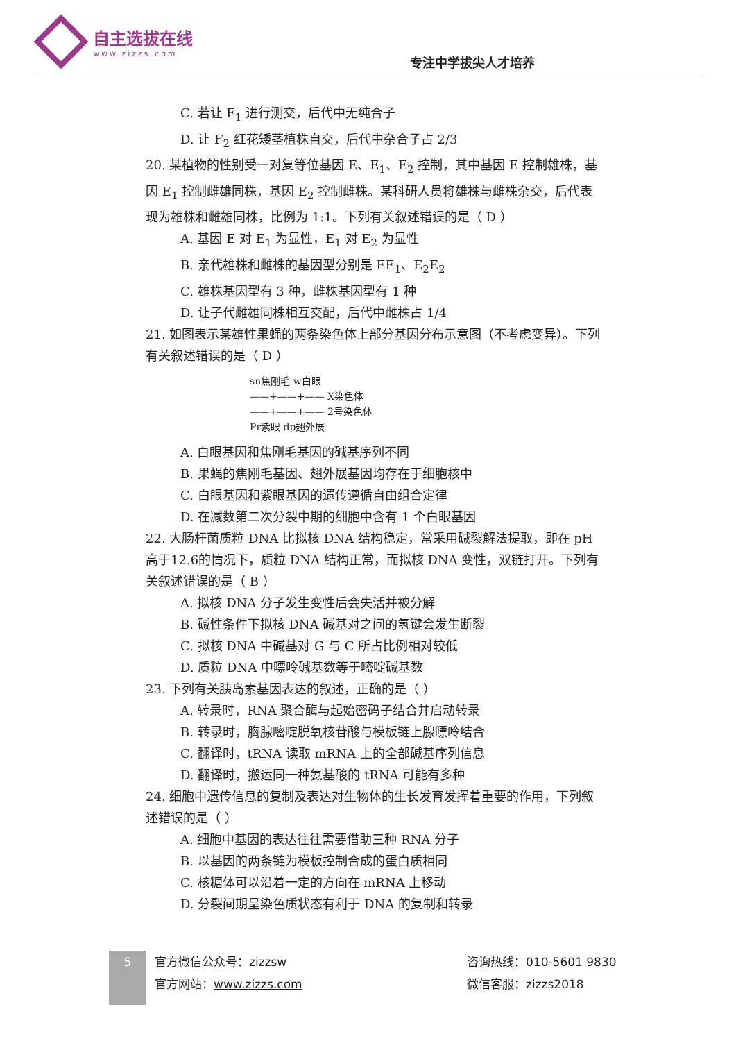自主选拔在线
www.zizzs.com
专注中学拔尖人才培养
C. 若让 F<sub>1</sub> 进行测交，后代中无纯合子
D. 让 F<sub>2</sub> 红花矮茎植株自交，后代中杂合子占 2/3
20. 某植物的性别受一对复等位基因 E、E<sub>1</sub>、E<sub>2</sub> 控制，其中基因 E 控制雄株，基因 E<sub>1</sub> 控制雌雄同株，基因 E<sub>2</sub> 控制雌株。某科研人员将雄株与雌株杂交，后代表现为雄株和雌雄同株，比例为 1:1。下列有关叙述错误的是（ D ）
A. 基因 E 对 E<sub>1</sub> 为显性，E<sub>1</sub> 对 E<sub>2</sub> 为显性
B. 亲代雄株和雌株的基因型分别是 EE<sub>1</sub>、E<sub>2</sub>E<sub>2</sub>
C. 雄株基因型有 3 种，雌株基因型有 1 种
D. 让子代雌雄同株相互交配，后代中雌株占 1/4
21. 如图表示某雄性果蝇的两条染色体上部分基因分布示意图（不考虑变异）。下列有关叙述错误的是（ D ）
sn焦刚毛 w白眼
——+——+—— X染色体
——+——+—— 2号染色体
Pr紫眼 dp翅外展
A. 白眼基因和焦刚毛基因的碱基序列不同
B. 果蝇的焦刚毛基因、翅外展基因均存在于细胞核中
C. 白眼基因和紫眼基因的遗传遵循自由组合定律
D. 在减数第二次分裂中期的细胞中含有 1 个白眼基因
22. 大肠杆菌质粒 DNA 比拟核 DNA 结构稳定，常采用碱裂解法提取，即在 pH 高于12.6的情况下，质粒 DNA 结构正常，而拟核 DNA 变性，双链打开。下列有关叙述错误的是（ B ）
A. 拟核 DNA 分子发生变性后会失活并被分解
B. 碱性条件下拟核 DNA 碱基对之间的氢键会发生断裂
C. 拟核 DNA 中碱基对 G 与 C 所占比例相对较低
D. 质粒 DNA 中嘌呤碱基数等于嘧啶碱基数
23. 下列有关胰岛素基因表达的叙述，正确的是（ ）
A. 转录时，RNA 聚合酶与起始密码子结合并启动转录
B. 转录时，胸腺嘧啶脱氧核苷酸与模板链上腺嘌呤结合
C. 翻译时，tRNA 读取 mRNA 上的全部碱基序列信息
D. 翻译时，搬运同一种氨基酸的 tRNA 可能有多种
24. 细胞中遗传信息的复制及表达对生物体的生长发育发挥着重要的作用，下列叙述错误的是（ ）
A. 细胞中基因的表达往往需要借助三种 RNA 分子
B. 以基因的两条链为模板控制合成的蛋白质相同
C. 核糖体可以沿着一定的方向在 mRNA 上移动
D. 分裂间期呈染色质状态有利于 DNA 的复制和转录
5
官方微信公众号：zizzsw
官方网站：www.zizzs.com
咨询热线：010-5601 9830
微信客服：zizzs2018